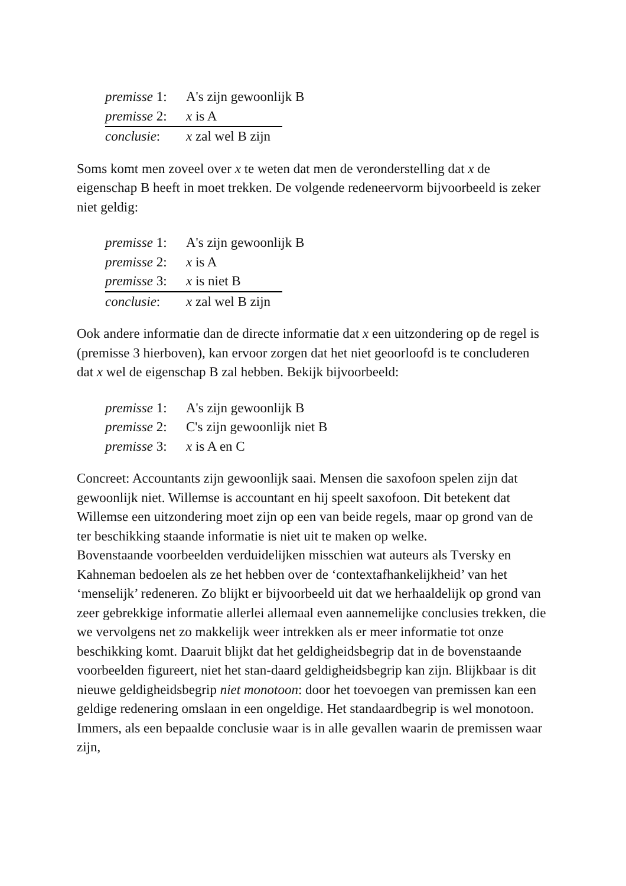premisse 1: A's zijn gewoonlijk B
premisse 2: x is A
conclusie: x zal wel B zijn
Soms komt men zoveel over x te weten dat men de veronderstelling dat x de eigenschap B heeft in moet trekken. De volgende redeneervorm bijvoorbeeld is zeker niet geldig:
premisse 1: A's zijn gewoonlijk B
premisse 2: x is A
premisse 3: x is niet B
conclusie: x zal wel B zijn
Ook andere informatie dan de directe informatie dat x een uitzondering op de regel is (premisse 3 hierboven), kan ervoor zorgen dat het niet geoorloofd is te concluderen dat x wel de eigenschap B zal hebben. Bekijk bijvoorbeeld:
premisse 1: A's zijn gewoonlijk B
premisse 2: C's zijn gewoonlijk niet B
premisse 3: x is A en C
Concreet: Accountants zijn gewoonlijk saai. Mensen die saxofoon spelen zijn dat gewoonlijk niet. Willemse is accountant en hij speelt saxofoon. Dit betekent dat Willemse een uitzondering moet zijn op een van beide regels, maar op grond van de ter beschikking staande informatie is niet uit te maken op welke.
Bovenstaande voorbeelden verduidelijken misschien wat auteurs als Tversky en Kahneman bedoelen als ze het hebben over de ‘contextafhankelijkheid’ van het ‘menselijk’ redeneren. Zo blijkt er bijvoorbeeld uit dat we herhaaldelijk op grond van zeer gebrekkige informatie allerlei allemaal even aannemelijke conclusies trekken, die we vervolgens net zo makkelijk weer intrekken als er meer informatie tot onze beschikking komt. Daaruit blijkt dat het geldigheidsbegrip dat in de bovenstaande voorbeelden figureert, niet het stan-daard geldigheidsbegrip kan zijn. Blijkbaar is dit nieuwe geldigheidsbegrip niet monotoon: door het toevoegen van premissen kan een geldige redenering omslaan in een ongeldige. Het standaardbegrip is wel monotoon. Immers, als een bepaalde conclusie waar is in alle gevallen waarin de premissen waar zijn,